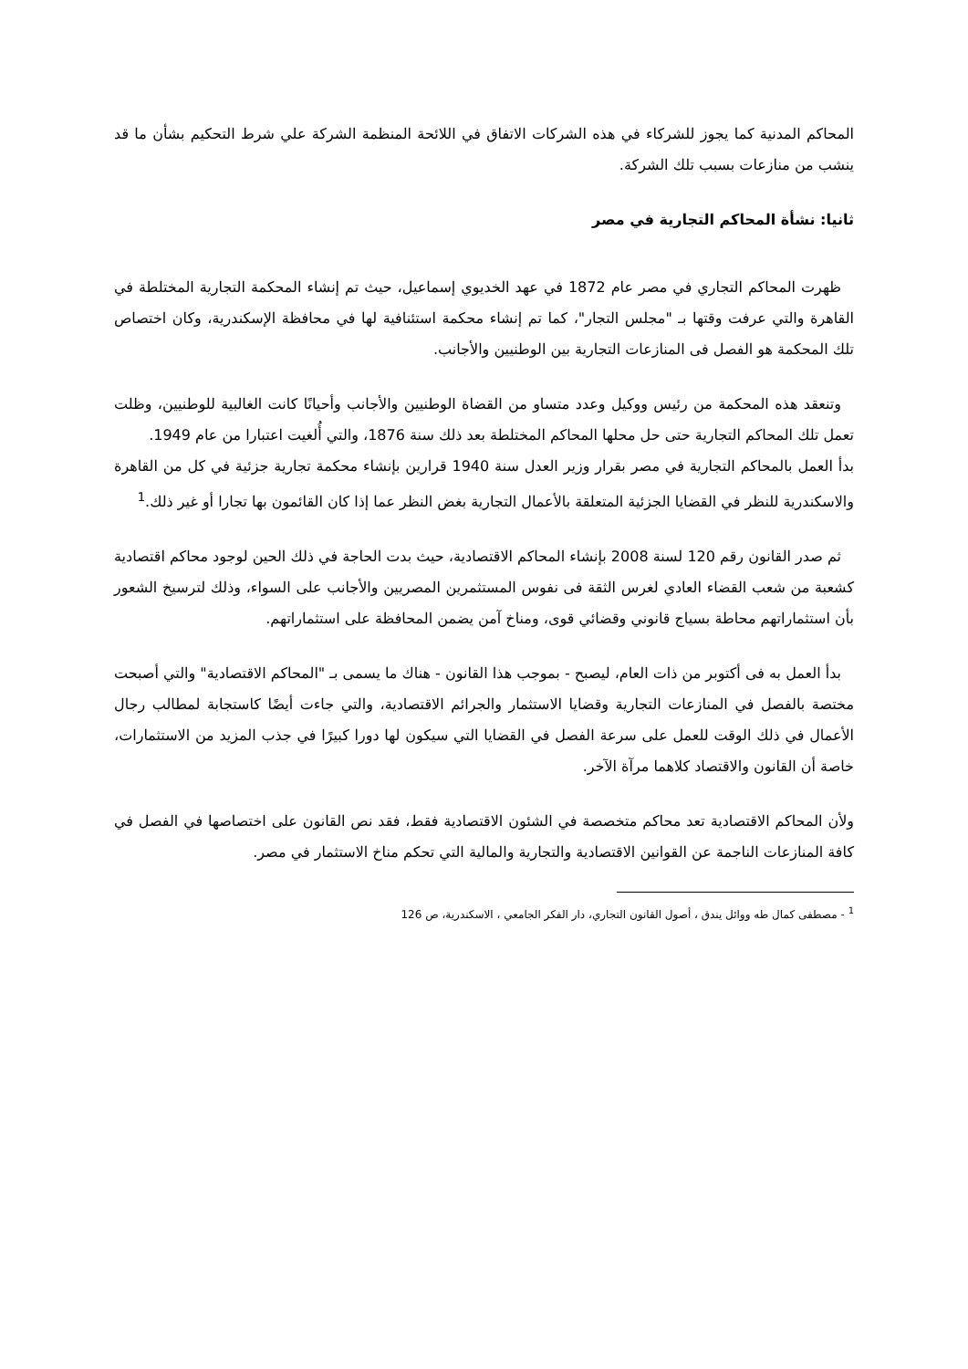المحاكم المدنية كما يجوز للشركاء في هذه الشركات الاتفاق في اللائحة المنظمة الشركة علي شرط التحكيم بشأن ما قد ينشب من منازعات بسبب تلك الشركة.
ثانيا: نشأة المحاكم التجارية في مصر
ظهرت المحاكم التجاري في مصر عام 1872 في عهد الخديوي إسماعيل، حيث تم إنشاء المحكمة التجارية المختلطة في القاهرة والتي عرفت وقتها بـ "مجلس التجار"، كما تم إنشاء محكمة استئنافية لها في محافظة الإسكندرية، وكان اختصاص تلك المحكمة هو الفصل فى المنازعات التجارية بين الوطنيين والأجانب.
وتنعقد هذه المحكمة من رئيس ووكيل وعدد متساو من القضاة الوطنيين والأجانب وأحيانًا كانت الغالبية للوطنيين، وظلت تعمل تلك المحاكم التجارية حتى حل محلها المحاكم المختلطة بعد ذلك سنة 1876، والتي أُلغيت اعتبارا من عام 1949.
بدأ العمل بالمحاكم التجارية في مصر بقرار وزير العدل سنة 1940 قرارين بإنشاء محكمة تجارية جزئية في كل من القاهرة والاسكندرية للنظر في القضايا الجزئية المتعلقة بالأعمال التجارية بغض النظر عما إذا كان القائمون بها تجارا أو غير ذلك.<sup>1</sup>
ثم صدر القانون رقم 120 لسنة 2008 بإنشاء المحاكم الاقتصادية، حيث بدت الحاجة في ذلك الحين لوجود محاكم اقتصادية كشعبة من شعب القضاء العادي لغرس الثقة فى نفوس المستثمرين المصريين والأجانب على السواء، وذلك لترسيخ الشعور بأن استثماراتهم محاطة بسياج قانوني وقضائي قوى، ومناخ آمن يضمن المحافظة على استثماراتهم.
بدأ العمل به فى أكتوبر من ذات العام، ليصبح - بموجب هذا القانون - هناك ما يسمى بـ "المحاكم الاقتصادية" والتي أصبحت مختصة بالفصل في المنازعات التجارية وقضايا الاستثمار والجرائم الاقتصادية، والتي جاءت أيضًا كاستجابة لمطالب رجال الأعمال في ذلك الوقت للعمل على سرعة الفصل في القضايا التي سيكون لها دورا كبيرًا في جذب المزيد من الاستثمارات، خاصة أن القانون والاقتصاد كلاهما مرآة الآخر.
ولأن المحاكم الاقتصادية تعد محاكم متخصصة في الشئون الاقتصادية فقط، فقد نص القانون على اختصاصها في الفصل في كافة المنازعات الناجمة عن القوانين الاقتصادية والتجارية والمالية التي تحكم مناخ الاستثمار في مصر.
<sup>1</sup> - مصطفى كمال طه ووائل يندق ، أصول القانون التجاري، دار الفكر الجامعي ، الاسكندرية، ص 126